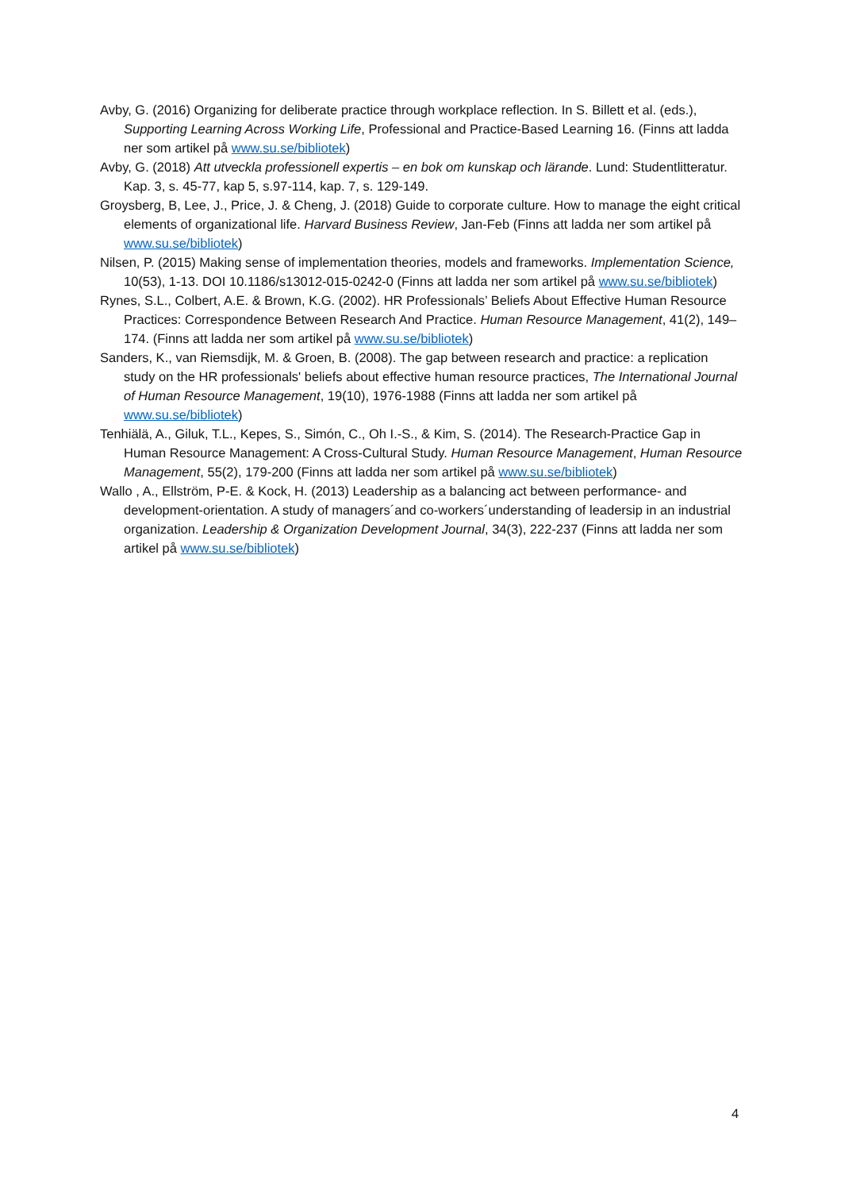Avby, G. (2016) Organizing for deliberate practice through workplace reflection. In S. Billett et al. (eds.), Supporting Learning Across Working Life, Professional and Practice-Based Learning 16. (Finns att ladda ner som artikel på www.su.se/bibliotek)
Avby, G. (2018) Att utveckla professionell expertis – en bok om kunskap och lärande. Lund: Studentlitteratur. Kap. 3, s. 45-77, kap 5, s.97-114, kap. 7, s. 129-149.
Groysberg, B, Lee, J., Price, J. & Cheng, J. (2018) Guide to corporate culture. How to manage the eight critical elements of organizational life. Harvard Business Review, Jan-Feb (Finns att ladda ner som artikel på www.su.se/bibliotek)
Nilsen, P. (2015) Making sense of implementation theories, models and frameworks. Implementation Science, 10(53), 1-13. DOI 10.1186/s13012-015-0242-0 (Finns att ladda ner som artikel på www.su.se/bibliotek)
Rynes, S.L., Colbert, A.E. & Brown, K.G. (2002). HR Professionals’ Beliefs About Effective Human Resource Practices: Correspondence Between Research And Practice. Human Resource Management, 41(2), 149–174. (Finns att ladda ner som artikel på www.su.se/bibliotek)
Sanders, K., van Riemsdijk, M. & Groen, B. (2008). The gap between research and practice: a replication study on the HR professionals' beliefs about effective human resource practices, The International Journal of Human Resource Management, 19(10), 1976-1988 (Finns att ladda ner som artikel på www.su.se/bibliotek)
Tenhiälä, A., Giluk, T.L., Kepes, S., Simón, C., Oh I.-S., & Kim, S. (2014). The Research-Practice Gap in Human Resource Management: A Cross-Cultural Study. Human Resource Management, Human Resource Management, 55(2), 179-200 (Finns att ladda ner som artikel på www.su.se/bibliotek)
Wallo , A., Ellström, P-E. & Kock, H. (2013) Leadership as a balancing act between performance- and development-orientation. A study of managers´and co-workers´understanding of leadersip in an industrial organization. Leadership & Organization Development Journal, 34(3), 222-237 (Finns att ladda ner som artikel på www.su.se/bibliotek)
4